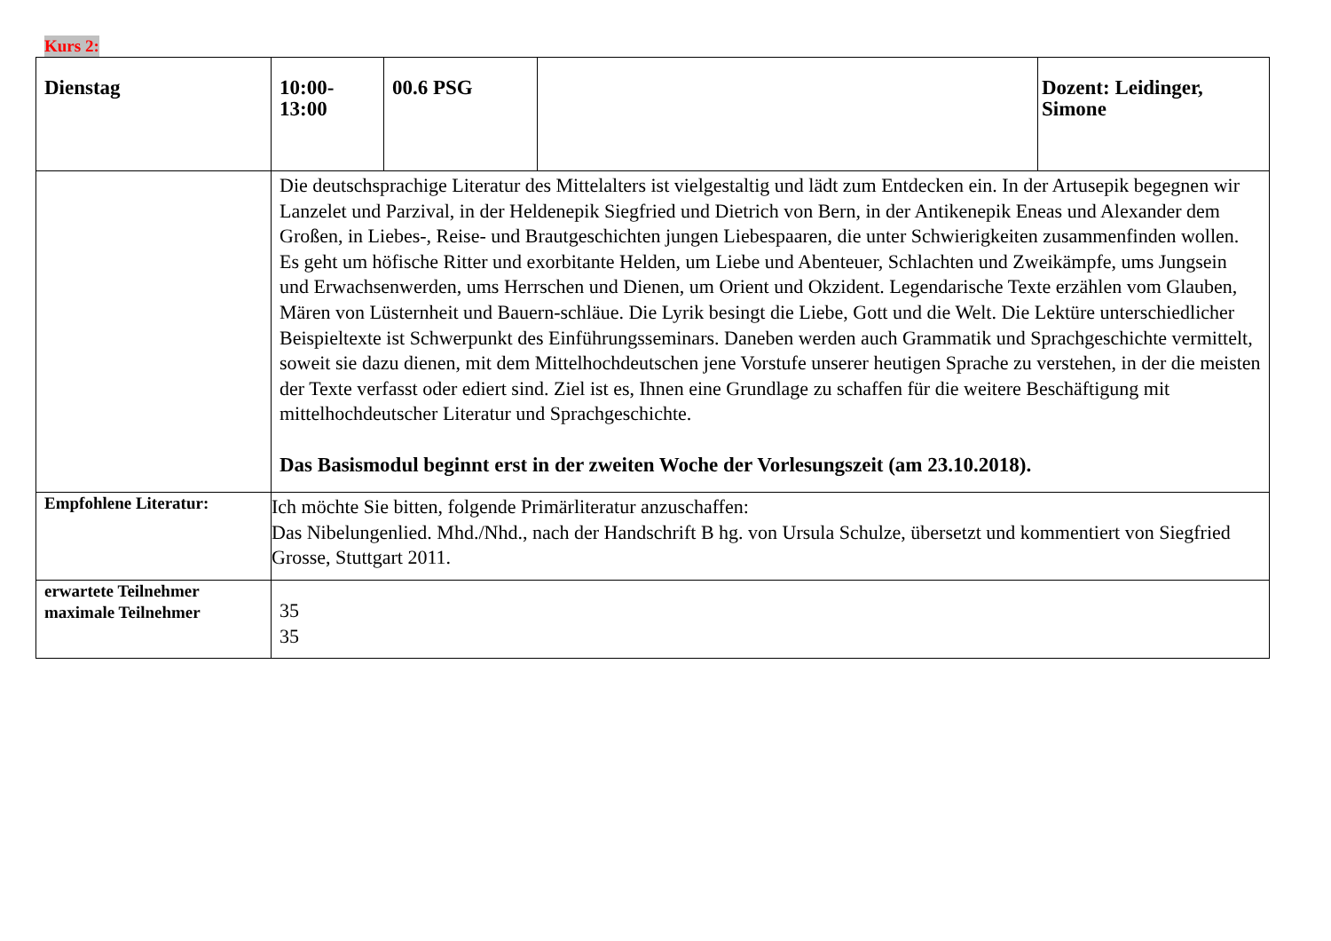Kurs 2:
| Dienstag | 10:00- 13:00 | 00.6 PSG | | Dozent: Leidinger, Simone |
| | Die deutschsprachige Literatur des Mittelalters ist vielgestaltig und lädt zum Entdecken ein. In der Artusepik begegnen wir Lanzelet und Parzival, in der Heldenepik Siegfried und Dietrich von Bern, in der Antikenepik Eneas und Alexander dem Großen, in Liebes-, Reise- und Brautgeschichten jungen Liebespaaren, die unter Schwierigkeiten zusammenfinden wollen. Es geht um höfische Ritter und exorbitante Helden, um Liebe und Abenteuer, Schlachten und Zweikämpfe, ums Jungsein und Erwachsenwerden, ums Herrschen und Dienen, um Orient und Okzident. Legendarische Texte erzählen vom Glauben, Mären von Lüsternheit und Bauern-schläue. Die Lyrik besingt die Liebe, Gott und die Welt. Die Lektüre unterschiedlicher Beispieltexte ist Schwerpunkt des Einführungsseminars. Daneben werden auch Grammatik und Sprachgeschichte vermittelt, soweit sie dazu dienen, mit dem Mittelhochdeutschen jene Vorstufe unserer heutigen Sprache zu verstehen, in der die meisten der Texte verfasst oder ediert sind. Ziel ist es, Ihnen eine Grundlage zu schaffen für die weitere Beschäftigung mit mittelhochdeutscher Literatur und Sprachgeschichte. Das Basismodul beginnt erst in der zweiten Woche der Vorlesungszeit (am 23.10.2018). | | | |
| Empfohlene Literatur: | Ich möchte Sie bitten, folgende Primärliteratur anzuschaffen: Das Nibelungenlied. Mhd./Nhd., nach der Handschrift B hg. von Ursula Schulze, übersetzt und kommentiert von Siegfried Grosse, Stuttgart 2011. | | | |
| erwartete Teilnehmer maximale Teilnehmer | 35 35 | | | |